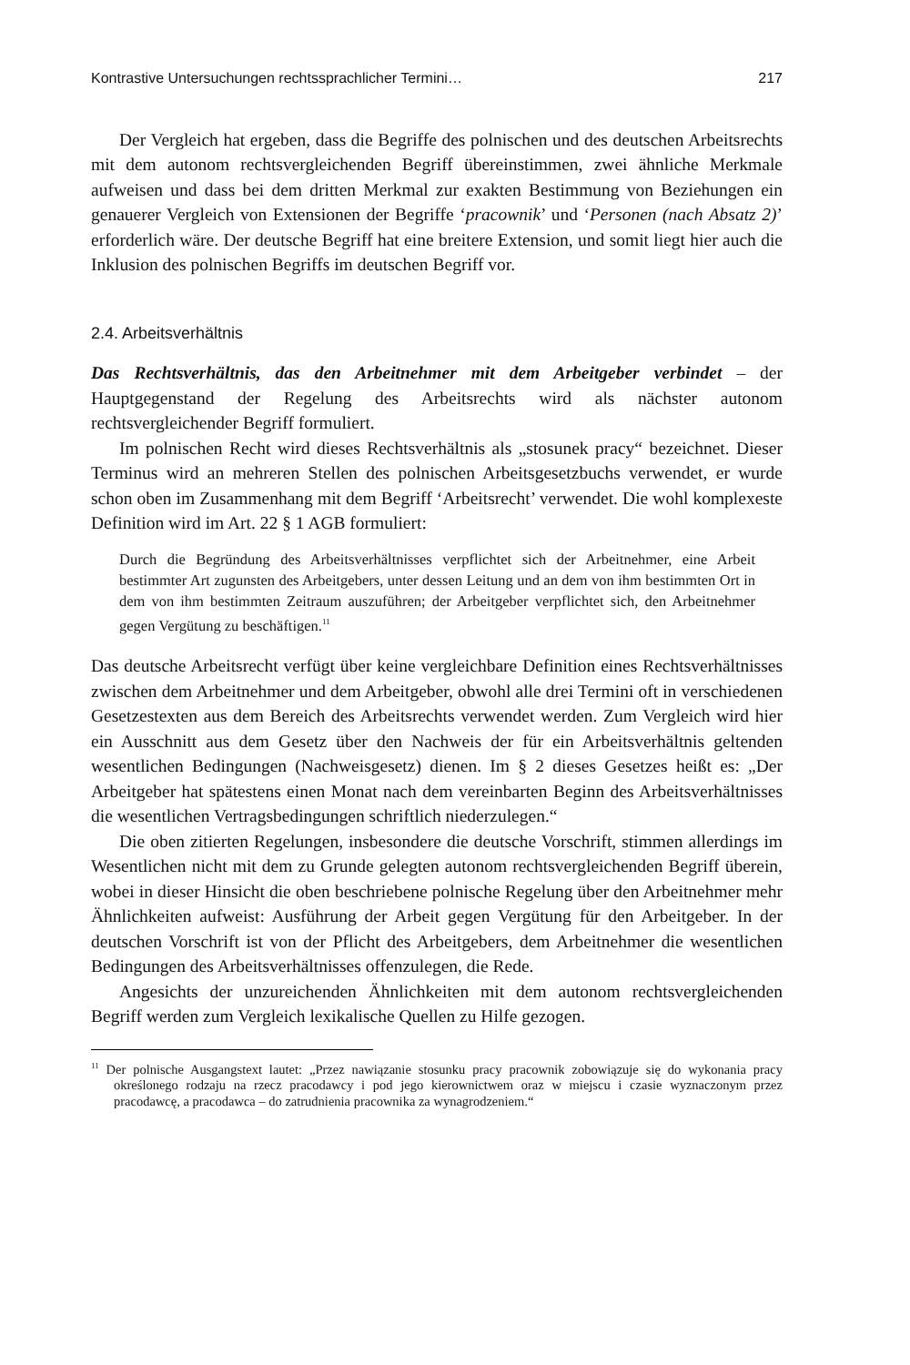Kontrastive Untersuchungen rechtssprachlicher Termini… 217
Der Vergleich hat ergeben, dass die Begriffe des polnischen und des deutschen Arbeitsrechts mit dem autonom rechtsvergleichenden Begriff übereinstimmen, zwei ähnliche Merkmale aufweisen und dass bei dem dritten Merkmal zur exakten Bestimmung von Beziehungen ein genauerer Vergleich von Extensionen der Begriffe ‘pracownik’ und ‘Personen (nach Absatz 2)’ erforderlich wäre. Der deutsche Begriff hat eine breitere Extension, und somit liegt hier auch die Inklusion des polnischen Begriffs im deutschen Begriff vor.
2.4. Arbeitsverhältnis
Das Rechtsverhältnis, das den Arbeitnehmer mit dem Arbeitgeber verbindet – der Hauptgegenstand der Regelung des Arbeitsrechts wird als nächster autonom rechtsvergleichender Begriff formuliert.
Im polnischen Recht wird dieses Rechtsverhältnis als „stosunek pracy“ bezeichnet. Dieser Terminus wird an mehreren Stellen des polnischen Arbeitsgesetzbuchs verwendet, er wurde schon oben im Zusammenhang mit dem Begriff ‘Arbeitsrecht’ verwendet. Die wohl komplexeste Definition wird im Art. 22 § 1 AGB formuliert:
Durch die Begründung des Arbeitsverhältnisses verpflichtet sich der Arbeitnehmer, eine Arbeit bestimmter Art zugunsten des Arbeitgebers, unter dessen Leitung und an dem von ihm bestimmten Ort in dem von ihm bestimmten Zeitraum auszuführen; der Arbeitgeber verpflichtet sich, den Arbeitnehmer gegen Vergütung zu beschäftigen.<sup>11</sup>
Das deutsche Arbeitsrecht verfügt über keine vergleichbare Definition eines Rechtsverhältnisses zwischen dem Arbeitnehmer und dem Arbeitgeber, obwohl alle drei Termini oft in verschiedenen Gesetzestexten aus dem Bereich des Arbeitsrechts verwendet werden. Zum Vergleich wird hier ein Ausschnitt aus dem Gesetz über den Nachweis der für ein Arbeitsverhältnis geltenden wesentlichen Bedingungen (Nachweisgesetz) dienen. Im § 2 dieses Gesetzes heißt es: „Der Arbeitgeber hat spätestens einen Monat nach dem vereinbarten Beginn des Arbeitsverhältnisses die wesentlichen Vertragsbedingungen schriftlich niederzulegen.“
Die oben zitierten Regelungen, insbesondere die deutsche Vorschrift, stimmen allerdings im Wesentlichen nicht mit dem zu Grunde gelegten autonom rechtsvergleichenden Begriff überein, wobei in dieser Hinsicht die oben beschriebene polnische Regelung über den Arbeitnehmer mehr Ähnlichkeiten aufweist: Ausführung der Arbeit gegen Vergütung für den Arbeitgeber. In der deutschen Vorschrift ist von der Pflicht des Arbeitgebers, dem Arbeitnehmer die wesentlichen Bedingungen des Arbeitsverhältnisses offenzulegen, die Rede.
Angesichts der unzureichenden Ähnlichkeiten mit dem autonom rechtsvergleichenden Begriff werden zum Vergleich lexikalische Quellen zu Hilfe gezogen.
<sup>11</sup> Der polnische Ausgangstext lautet: „Przez nawiązanie stosunku pracy pracownik zobowiązuje się do wykonania pracy określonego rodzaju na rzecz pracodawcy i pod jego kierownictwem oraz w miejscu i czasie wyznaczonym przez pracodawcę, a pracodawca – do zatrudnienia pracownika za wynagrodzeniem.“